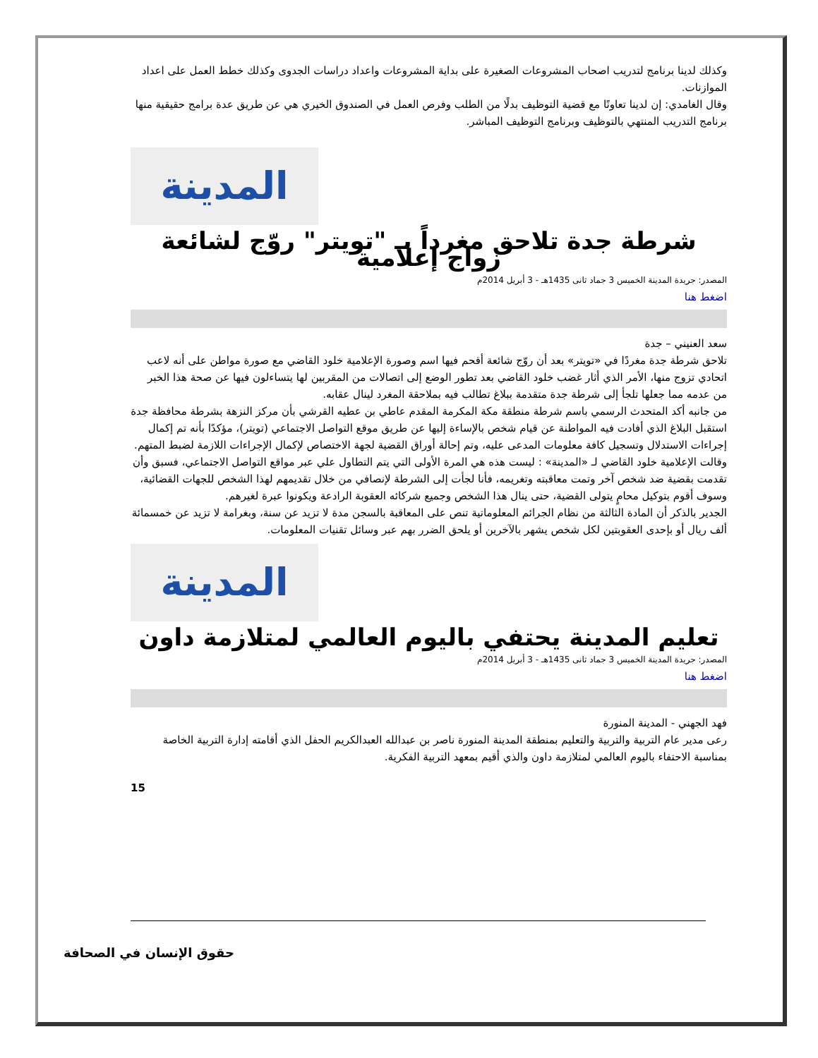وكذلك لدينا برنامج لتدريب اصحاب المشروعات الصغيرة على بداية المشروعات واعداد دراسات الجدوى وكذلك خطط العمل على اعداد الموازنات.
وقال الغامدي: إن لدينا تعاونًا مع قضية التوظيف بدلًا من الطلب وفرص العمل في الصندوق الخيري هي عن طريق عدة برامج حقيقية منها برنامج التدريب المنتهي بالتوظيف وبرنامج التوظيف المباشر.
المدينة
شرطة جدة تلاحق مغرداً بـ "تويتر" روّج لشائعة زواج إعلامية
المصدر: جريدة المدينة الخميس 3 جماد ثانى 1435هـ - 3 أبريل 2014م
اضغط هنا
سعد العنيني – جدة
تلاحق شرطة جدة مغردًا في «تويتر» بعد أن روّج شائعة أقحم فيها اسم وصورة الإعلامية خلود القاضي مع صورة مواطن على أنه لاعب اتحادي تزوج منها، الأمر الذي أثار غضب خلود القاضي بعد تطور الوضع إلى اتصالات من المقربين لها يتساءلون فيها عن صحة هذا الخبر من عدمه مما جعلها تلجأ إلى شرطة جدة متقدمة ببلاغ تطالب فيه بملاحقة المغرد لينال عقابه.
من جانبه أكد المتحدث الرسمي باسم شرطة منطقة مكة المكرمة المقدم عاطي بن عطيه القرشي بأن مركز النزهة بشرطة محافظة جدة استقبل البلاغ الذي أفادت فيه المواطنة عن قيام شخص بالإساءة إليها عن طريق موقع التواصل الاجتماعي (تويتر)، مؤكدًا بأنه تم إكمال إجراءات الاستدلال وتسجيل كافة معلومات المدعى عليه، وتم إحالة أوراق القضية لجهة الاختصاص لإكمال الإجراءات اللازمة لضبط المتهم.
وقالت الإعلامية خلود القاضي لـ «المدينة» : ليست هذه هي المرة الأولى التي يتم التطاول علي عبر مواقع التواصل الاجتماعي، فسبق وأن تقدمت بقضية ضد شخص آخر وتمت معاقبته وتغريمه، فأنا لجأت إلى الشرطة لإنصافي من خلال تقديمهم لهذا الشخص للجهات القضائية، وسوف أقوم بتوكيل محامٍ يتولى القضية، حتى ينال هذا الشخص وجميع شركائه العقوبة الرادعة ويكونوا عبرة لغيرهم.
الجدير بالذكر أن المادة الثالثة من نظام الجرائم المعلوماتية تنص على المعاقبة بالسجن مدة لا تزيد عن سنة، وبغرامة لا تزيد عن خمسمائة ألف ريال أو بإحدى العقوبتين لكل شخص يشهر بالآخرين أو يلحق الضرر بهم عبر وسائل تقنيات المعلومات.
المدينة
تعليم المدينة يحتفي باليوم العالمي لمتلازمة داون
المصدر: جريدة المدينة الخميس 3 جماد ثانى 1435هـ - 3 أبريل 2014م
اضغط هنا
فهد الجهني - المدينة المنورة
رعى مدير عام التربية والتربية والتعليم بمنطقة المدينة المنورة ناصر بن عبدالله العبدالكريم الحفل الذي أقامته إدارة التربية الخاصة بمناسبة الاحتفاء باليوم العالمي لمتلازمة داون والذي أقيم بمعهد التربية الفكرية.
15
حقوق الإنسان في الصحافة